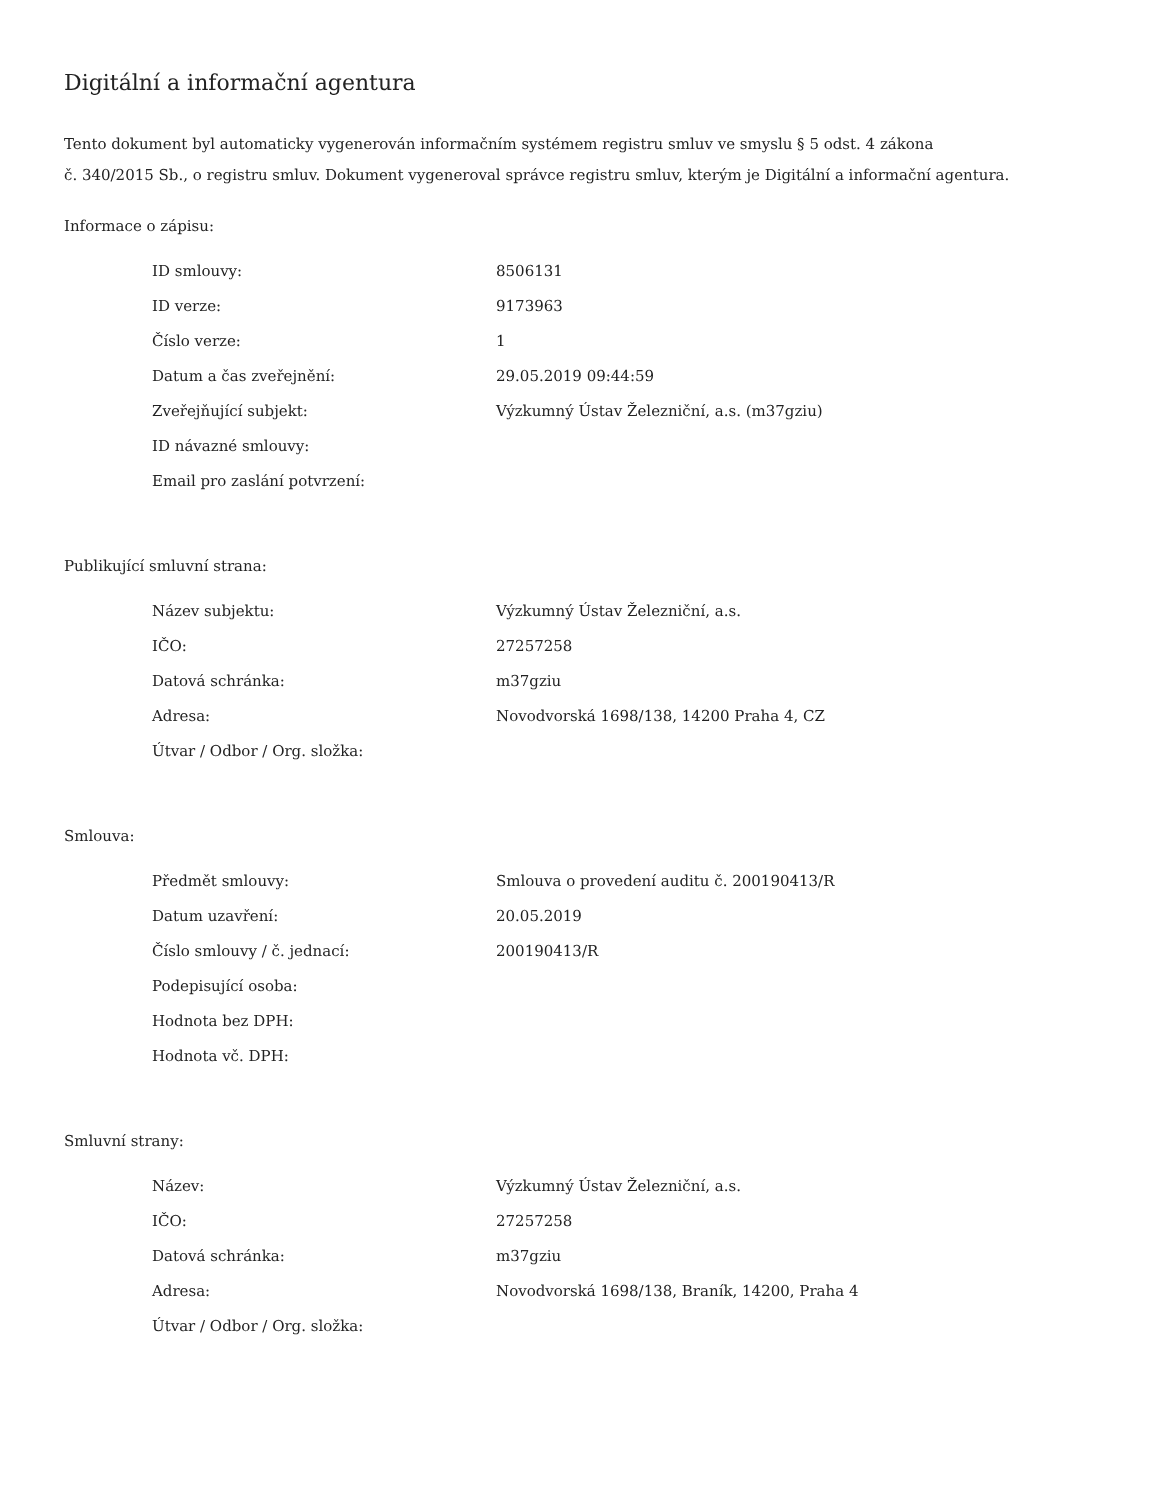Digitální a informační agentura
Tento dokument byl automaticky vygenerován informačním systémem registru smluv ve smyslu § 5 odst. 4 zákona
č. 340/2015 Sb., o registru smluv. Dokument vygeneroval správce registru smluv, kterým je Digitální a informační agentura.
Informace o zápisu:
| ID smlouvy: | 8506131 |
| ID verze: | 9173963 |
| Číslo verze: | 1 |
| Datum a čas zveřejnění: | 29.05.2019 09:44:59 |
| Zveřejňující subjekt: | Výzkumný Ústav Železniční, a.s. (m37gziu) |
| ID návazné smlouvy: | |
| Email pro zaslání potvrzení: | |
Publikující smluvní strana:
| Název subjektu: | Výzkumný Ústav Železniční, a.s. |
| IČO: | 27257258 |
| Datová schránka: | m37gziu |
| Adresa: | Novodvorská 1698/138, 14200 Praha 4, CZ |
| Útvar / Odbor / Org. složka: | |
Smlouva:
| Předmět smlouvy: | Smlouva o provedení auditu č. 200190413/R |
| Datum uzavření: | 20.05.2019 |
| Číslo smlouvy / č. jednací: | 200190413/R |
| Podepisující osoba: | |
| Hodnota bez DPH: | |
| Hodnota vč. DPH: | |
Smluvní strany:
| Název: | Výzkumný Ústav Železniční, a.s. |
| IČO: | 27257258 |
| Datová schránka: | m37gziu |
| Adresa: | Novodvorská 1698/138, Braník, 14200, Praha 4 |
| Útvar / Odbor / Org. složka: | |